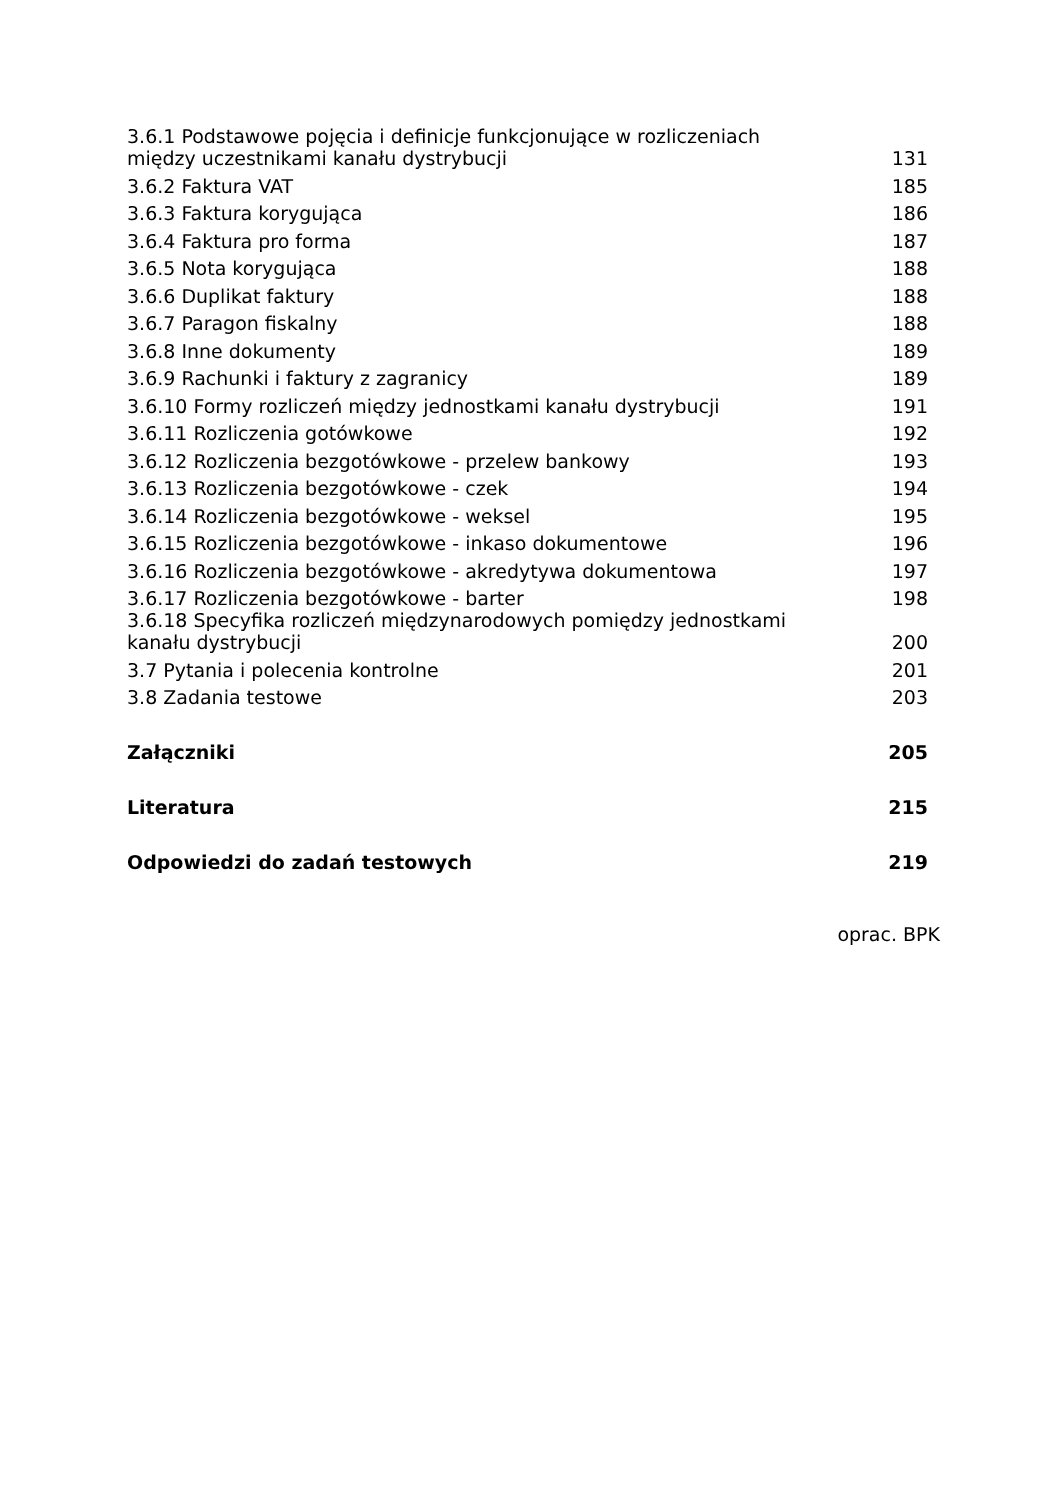| 3.6.1 Podstawowe pojęcia i definicje funkcjonujące w rozliczeniach między uczestnikami kanału dystrybucji | 131 |
| 3.6.2 Faktura VAT | 185 |
| 3.6.3 Faktura korygująca | 186 |
| 3.6.4 Faktura pro forma | 187 |
| 3.6.5 Nota korygująca | 188 |
| 3.6.6 Duplikat faktury | 188 |
| 3.6.7 Paragon fiskalny | 188 |
| 3.6.8 Inne dokumenty | 189 |
| 3.6.9 Rachunki i faktury z zagranicy | 189 |
| 3.6.10 Formy rozliczeń między jednostkami kanału dystrybucji | 191 |
| 3.6.11 Rozliczenia gotówkowe | 192 |
| 3.6.12 Rozliczenia bezgotówkowe - przelew bankowy | 193 |
| 3.6.13 Rozliczenia bezgotówkowe - czek | 194 |
| 3.6.14 Rozliczenia bezgotówkowe - weksel | 195 |
| 3.6.15 Rozliczenia bezgotówkowe - inkaso dokumentowe | 196 |
| 3.6.16 Rozliczenia bezgotówkowe - akredytywa dokumentowa | 197 |
| 3.6.17 Rozliczenia bezgotówkowe - barter | 198 |
| 3.6.18 Specyfika rozliczeń międzynarodowych pomiędzy jednostkami kanału dystrybucji | 200 |
| 3.7 Pytania i polecenia kontrolne | 201 |
| 3.8 Zadania testowe | 203 |
| Załączniki | 205 |
| Literatura | 215 |
| Odpowiedzi do zadań testowych | 219 |
oprac. BPK